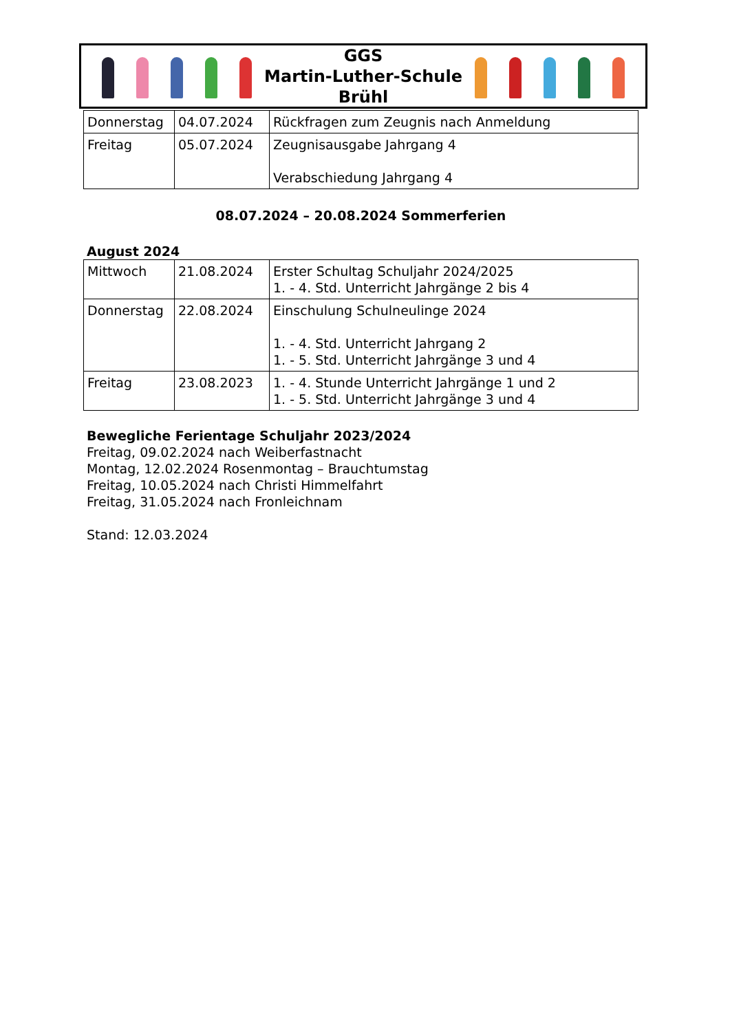GGS
Martin-Luther-Schule
Brühl
| Donnerstag | 04.07.2024 | Rückfragen zum Zeugnis nach Anmeldung |
| Freitag | 05.07.2024 | Zeugnisausgabe Jahrgang 4 Verabschiedung Jahrgang 4 |
08.07.2024 – 20.08.2024 Sommerferien
August 2024
| Mittwoch | 21.08.2024 | Erster Schultag Schuljahr 2024/2025 1. - 4. Std. Unterricht Jahrgänge 2 bis 4 |
| Donnerstag | 22.08.2024 | Einschulung Schulneulinge 2024 1. - 4. Std. Unterricht Jahrgang 2 1. - 5. Std. Unterricht Jahrgänge 3 und 4 |
| Freitag | 23.08.2023 | 1. - 4. Stunde Unterricht Jahrgänge 1 und 2 1. - 5. Std. Unterricht Jahrgänge 3 und 4 |
Bewegliche Ferientage Schuljahr 2023/2024
Freitag, 09.02.2024 nach Weiberfastnacht
Montag, 12.02.2024 Rosenmontag – Brauchtumstag
Freitag, 10.05.2024 nach Christi Himmelfahrt
Freitag, 31.05.2024 nach Fronleichnam
Stand: 12.03.2024